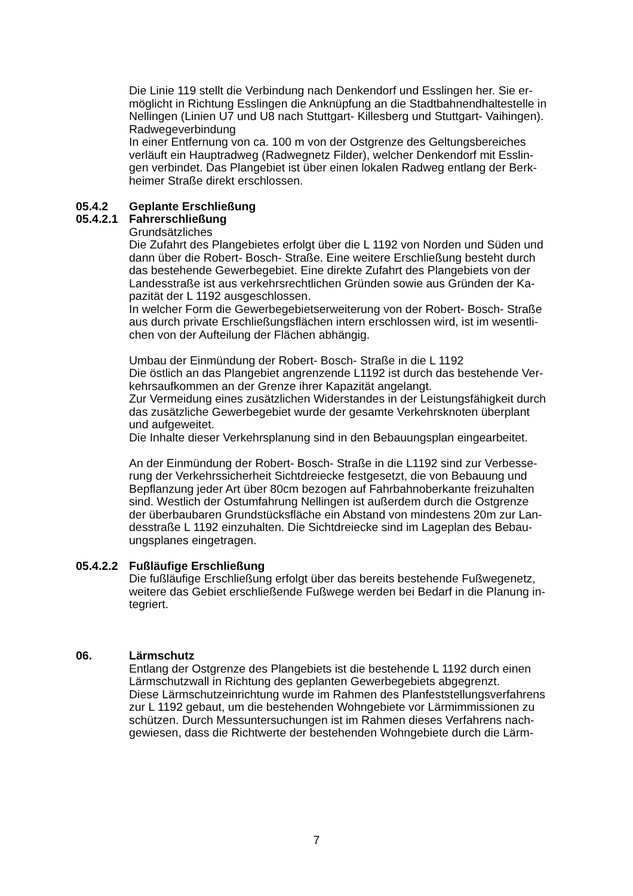Die Linie 119 stellt die Verbindung nach Denkendorf und Esslingen her. Sie er-
möglicht in Richtung Esslingen die Anknüpfung an die Stadtbahnendhaltestelle in
Nellingen (Linien U7 und U8 nach Stuttgart- Killesberg und Stuttgart- Vaihingen).
Radwegeverbindung
In einer Entfernung von ca. 100 m von der Ostgrenze des Geltungsbereiches
verläuft ein Hauptradweg (Radwegnetz Filder), welcher Denkendorf mit Esslin-
gen verbindet. Das Plangebiet ist über einen lokalen Radweg entlang der Berk-
heimer Straße direkt erschlossen.
05.4.2 Geplante Erschließung
05.4.2.1 Fahrerschließung
Grundsätzliches
Die Zufahrt des Plangebietes erfolgt über die L 1192 von Norden und Süden und
dann über die Robert- Bosch- Straße. Eine weitere Erschließung besteht durch
das bestehende Gewerbegebiet. Eine direkte Zufahrt des Plangebiets von der
Landesstraße ist aus verkehrsrechtlichen Gründen sowie aus Gründen der Ka-
pazität der L 1192 ausgeschlossen.
In welcher Form die Gewerbegebietserweiterung von der Robert- Bosch- Straße
aus durch private Erschließungsflächen intern erschlossen wird, ist im wesentli-
chen von der Aufteilung der Flächen abhängig.
Umbau der Einmündung der Robert- Bosch- Straße in die L 1192
Die östlich an das Plangebiet angrenzende L1192 ist durch das bestehende Ver-
kehrsaufkommen an der Grenze ihrer Kapazität angelangt.
Zur Vermeidung eines zusätzlichen Widerstandes in der Leistungsfähigkeit durch
das zusätzliche Gewerbegebiet wurde der gesamte Verkehrsknoten überplant
und aufgeweitet.
Die Inhalte dieser Verkehrsplanung sind in den Bebauungsplan eingearbeitet.
An der Einmündung der Robert- Bosch- Straße in die L1192 sind zur Verbesse-
rung der Verkehrssicherheit Sichtdreiecke festgesetzt, die von Bebauung und
Bepflanzung jeder Art über 80cm bezogen auf Fahrbahnoberkante freizuhalten
sind. Westlich der Ostumfahrung Nellingen ist außerdem durch die Ostgrenze
der überbaubaren Grundstücksfläche ein Abstand von mindestens 20m zur Lan-
desstraße L 1192 einzuhalten. Die Sichtdreiecke sind im Lageplan des Bebau-
ungsplanes eingetragen.
05.4.2.2 Fußläufige Erschließung
Die fußläufige Erschließung erfolgt über das bereits bestehende Fußwegenetz,
weitere das Gebiet erschließende Fußwege werden bei Bedarf in die Planung in-
tegriert.
06. Lärmschutz
Entlang der Ostgrenze des Plangebiets ist die bestehende L 1192 durch einen
Lärmschutzwall in Richtung des geplanten Gewerbegebiets abgegrenzt.
Diese Lärmschutzeinrichtung wurde im Rahmen des Planfeststellungsverfahrens
zur L 1192 gebaut, um die bestehenden Wohngebiete vor Lärmimmissionen zu
schützen. Durch Messuntersuchungen ist im Rahmen dieses Verfahrens nach-
gewiesen, dass die Richtwerte der bestehenden Wohngebiete durch die Lärm-
7